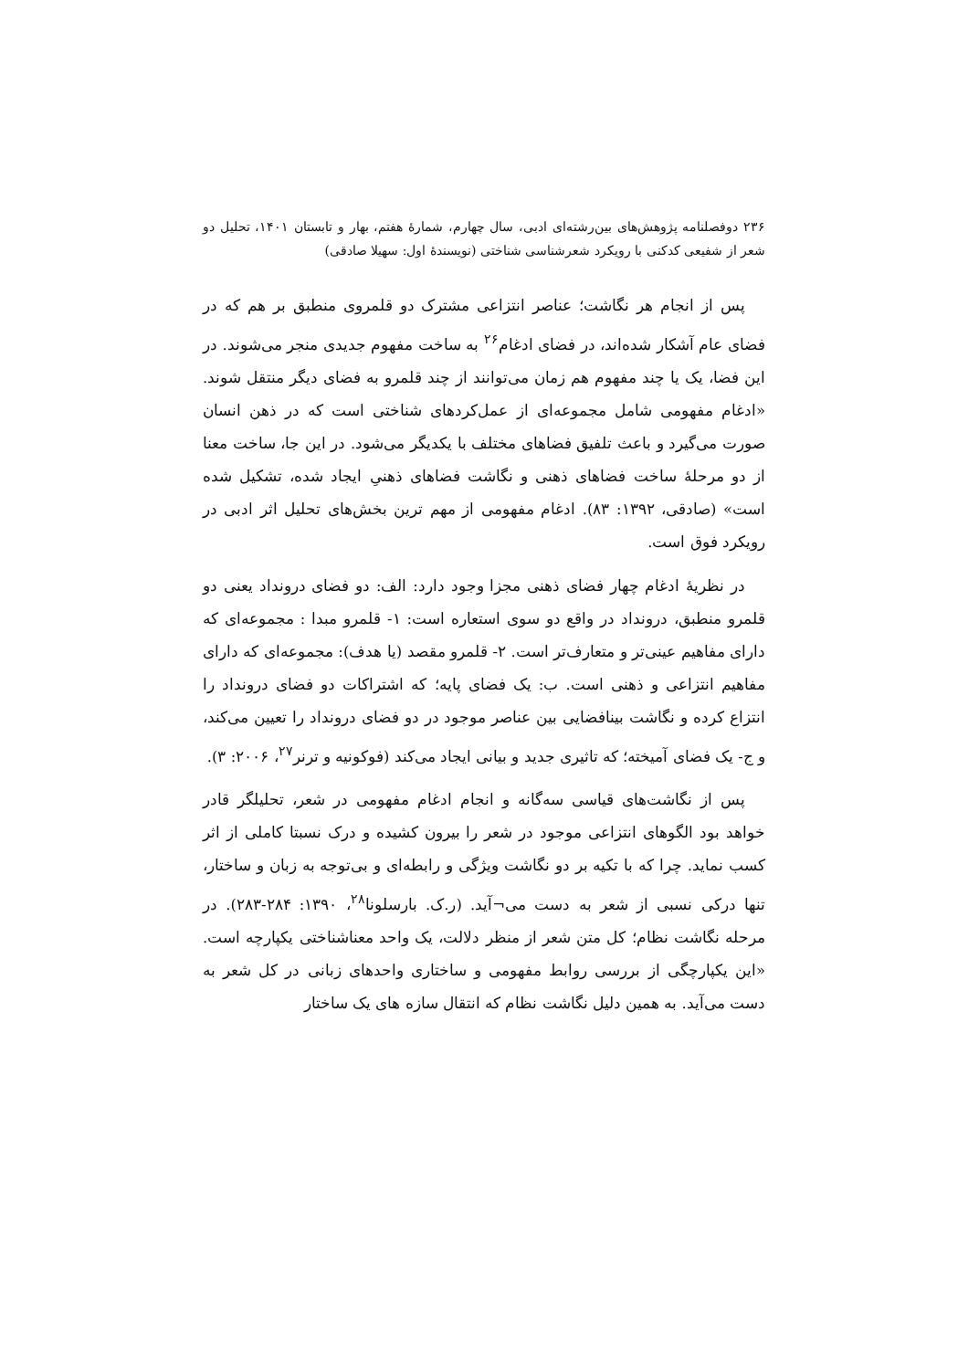۲۳۶ دوفصلنامه پژوهش‌های بین‌رشته‌ای ادبی، سال چهارم، شمارهٔ هفتم، بهار و تابستان ۱۴۰۱، تحلیل دو شعر از شفیعی کدکنی با رویکرد شعرشناسی شناختی (نویسندهٔ اول: سهیلا صادقی)
پس از انجام هر نگاشت؛ عناصر انتزاعی مشترک دو قلمروی منطبق بر هم که در فضای عام آشکار شده‌اند، در فضای ادغام<sup>۲۶</sup> به ساخت مفهوم جدیدی منجر می‌شوند. در این فضا، یک یا چند مفهوم هم زمان می‌توانند از چند قلمرو به فضای دیگر منتقل شوند. «ادغام مفهومی شامل مجموعه‌ای از عمل‌کردهای شناختی است که در ذهن انسان صورت می‌گیرد و باعث تلفیق فضاهای مختلف با یکدیگر می‌شود. در این جا، ساخت معنا از دو مرحلهٔ ساخت فضاهای ذهنی و نگاشت فضاهای ذهنیِ ایجاد شده، تشکیل شده است» (صادقی، ۱۳۹۲: ۸۳). ادغام مفهومی از مهم ترین بخش‌های تحلیل اثر ادبی در رویکرد فوق است.
در نظریهٔ ادغام چهار فضای ذهنی مجزا وجود دارد: الف: دو فضای درونداد یعنی دو قلمرو منطبق، درونداد در واقع دو سوی استعاره است: ۱- قلمرو مبدا : مجموعه‌ای که دارای مفاهیم عینی‌تر و متعارف‌تر است. ۲- قلمرو مقصد (یا هدف): مجموعه‌ای که دارای مفاهیم انتزاعی و ذهنی است. ب: یک فضای پایه؛ که اشتراکات دو فضای درونداد را انتزاع کرده و نگاشت بینافضایی بین عناصر موجود در دو فضای درونداد را تعیین می‌کند، و ج- یک فضای آمیخته؛ که تاثیری جدید و بیانی ایجاد می‌کند (فوکونیه و ترنر<sup>۲۷</sup>، ۲۰۰۶: ۳).
پس از نگاشت‌های قیاسی سه‌گانه و انجام ادغام مفهومی در شعر، تحلیلگر قادر خواهد بود الگوهای انتزاعی موجود در شعر را بیرون کشیده و درک نسبتا کاملی از اثر کسب نماید. چرا که با تکیه بر دو نگاشت ویژگی و رابطه‌ای و بی‌توجه به زبان و ساختار، تنها درکی نسبی از شعر به دست می¬آید. (ر.ک. بارسلونا<sup>۲۸</sup>، ۱۳۹۰: ۲۸۴-۲۸۳). در مرحله نگاشت نظام؛ کل متن شعر از منظر دلالت، یک واحد معناشناختی یکپارچه است. «این یکپارچگی از بررسی روابط مفهومی و ساختاری واحدهای زبانی در کل شعر به دست می‌آید. به همین دلیل نگاشت نظام که انتقال سازه های یک ساختار